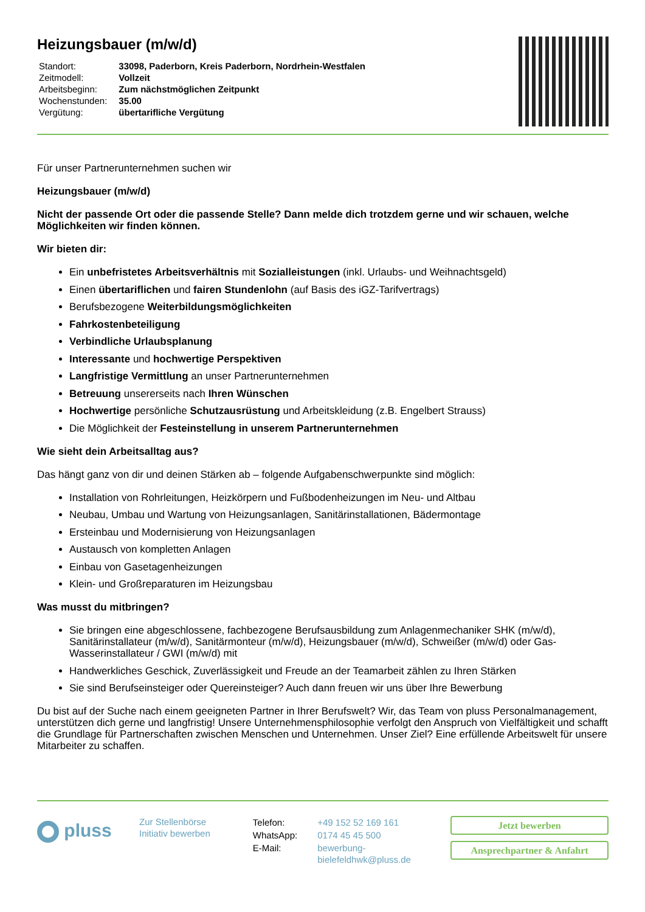Heizungsbauer (m/w/d)
| Standort: | 33098, Paderborn, Kreis Paderborn, Nordrhein-Westfalen |
| Zeitmodell: | Vollzeit |
| Arbeitsbeginn: | Zum nächstmöglichen Zeitpunkt |
| Wochenstunden: | 35.00 |
| Vergütung: | übertarifliche Vergütung |
Für unser Partnerunternehmen suchen wir
Heizungsbauer (m/w/d)
Nicht der passende Ort oder die passende Stelle? Dann melde dich trotzdem gerne und wir schauen, welche Möglichkeiten wir finden können.
Wir bieten dir:
Ein unbefristetes Arbeitsverhältnis mit Sozialleistungen (inkl. Urlaubs- und Weihnachtsgeld)
Einen übertariflichen und fairen Stundenlohn (auf Basis des iGZ-Tarifvertrags)
Berufsbezogene Weiterbildungsmöglichkeiten
Fahrkostenbeteiligung
Verbindliche Urlaubsplanung
Interessante und hochwertige Perspektiven
Langfristige Vermittlung an unser Partnerunternehmen
Betreuung unsererseits nach Ihren Wünschen
Hochwertige persönliche Schutzausrüstung und Arbeitskleidung (z.B. Engelbert Strauss)
Die Möglichkeit der Festeinstellung in unserem Partnerunternehmen
Wie sieht dein Arbeitsalltag aus?
Das hängt ganz von dir und deinen Stärken ab – folgende Aufgabenschwerpunkte sind möglich:
Installation von Rohrleitungen, Heizkörpern und Fußbodenheizungen im Neu- und Altbau
Neubau, Umbau und Wartung von Heizungsanlagen, Sanitärinstallationen, Bädermontage
Ersteinbau und Modernisierung von Heizungsanlagen
Austausch von kompletten Anlagen
Einbau von Gasetagenheizungen
Klein- und Großreparaturen im Heizungsbau
Was musst du mitbringen?
Sie bringen eine abgeschlossene, fachbezogene Berufsausbildung zum Anlagenmechaniker SHK (m/w/d), Sanitärinstallateur (m/w/d), Sanitärmonteur (m/w/d), Heizungsbauer (m/w/d), Schweißer (m/w/d) oder Gas-Wasserinstallateur / GWI (m/w/d) mit
Handwerkliches Geschick, Zuverlässigkeit und Freude an der Teamarbeit zählen zu Ihren Stärken
Sie sind Berufseinsteiger oder Quereinsteiger? Auch dann freuen wir uns über Ihre Bewerbung
Du bist auf der Suche nach einem geeigneten Partner in Ihrer Berufswelt? Wir, das Team von pluss Personalmanagement, unterstützen dich gerne und langfristig! Unsere Unternehmensphilosophie verfolgt den Anspruch von Vielfältigkeit und schafft die Grundlage für Partnerschaften zwischen Menschen und Unternehmen. Unser Ziel? Eine erfüllende Arbeitswelt für unsere Mitarbeiter zu schaffen.
pluss
Zur Stellenbörse
Initiativ bewerben
| Telefon: | +49 152 52 169 161 |
| WhatsApp: | 0174 45 45 500 |
| E-Mail: | bewerbung- bielefeldhwk@pluss.de |
Jetzt bewerben
Ansprechpartner & Anfahrt